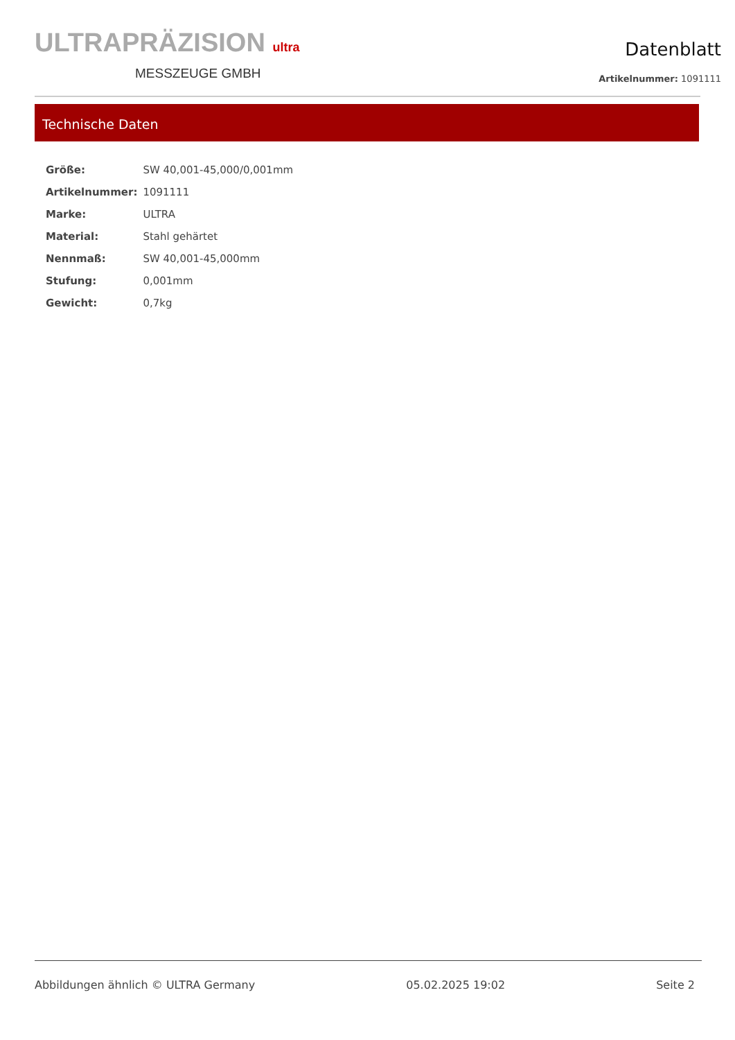ULTRAPRÄZISION ultra
MESSZEUGE GMBH
Datenblatt
Artikelnummer: 1091111
Technische Daten
| Größe: | SW 40,001-45,000/0,001mm |
| Artikelnummer: | 1091111 |
| Marke: | ULTRA |
| Material: | Stahl gehärtet |
| Nennmaß: | SW 40,001-45,000mm |
| Stufung: | 0,001mm |
| Gewicht: | 0,7kg |
Abbildungen ähnlich © ULTRA Germany 05.02.2025 19:02 Seite 2